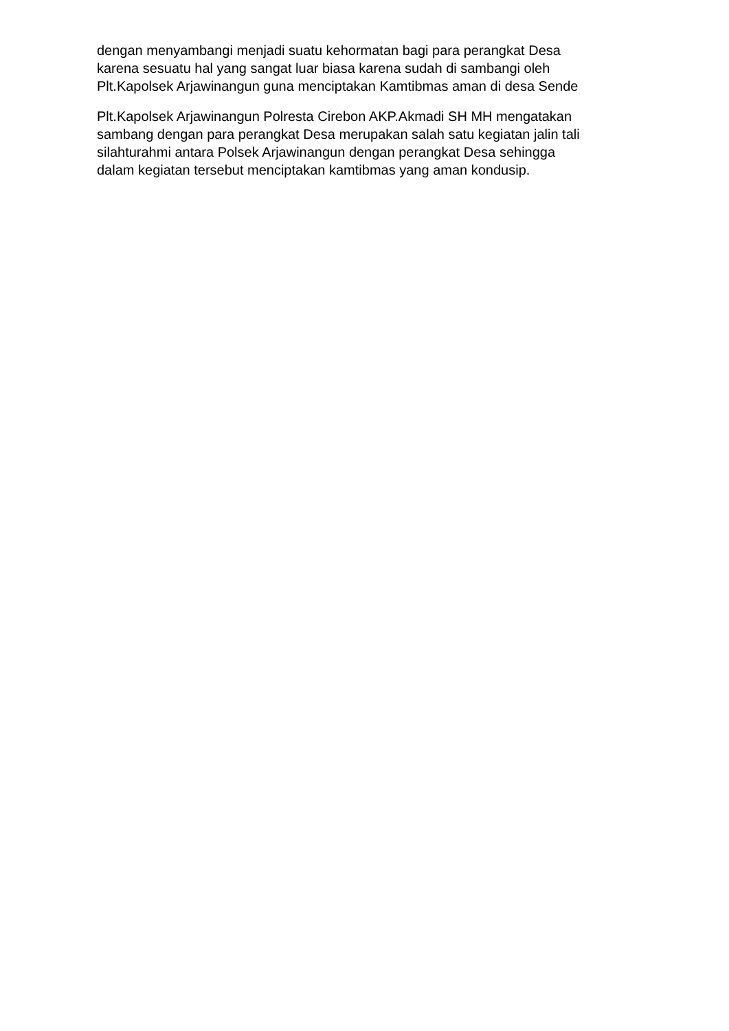dengan menyambangi menjadi suatu kehormatan bagi para perangkat Desa karena sesuatu hal yang sangat luar biasa karena sudah di sambangi oleh Plt.Kapolsek Arjawinangun guna menciptakan Kamtibmas aman di desa Sende
Plt.Kapolsek Arjawinangun Polresta Cirebon AKP.Akmadi SH MH mengatakan sambang dengan para perangkat Desa merupakan salah satu kegiatan jalin tali silahturahmi antara Polsek Arjawinangun dengan perangkat Desa sehingga dalam kegiatan tersebut menciptakan kamtibmas yang aman kondusip.